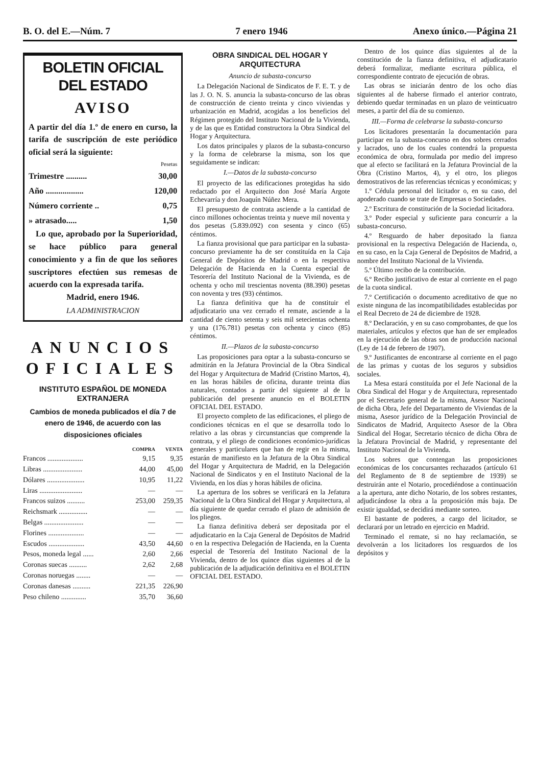B. O. del E.—Núm. 7 7 enero 1946 Anexo único.—Página 21
BOLETIN OFICIAL DEL ESTADO
AVISO
A partir del día 1.º de enero en curso, la tarifa de suscripción de este periódico oficial será la siguiente:
| | Pesetas |
| --- | --- |
| Trimestre .......... | 30,00 |
| Año .................. | 120,00 |
| Número corriente .. | 0,75 |
| » atrasado..... | 1,50 |
Lo que, aprobado por la Superioridad, se hace público para general conocimiento y a fin de que los señores suscriptores efectúen sus remesas de acuerdo con la expresada tarifa.
Madrid, enero 1946.
LA ADMINISTRACION
ANUNCIOS OFICIALES
INSTITUTO ESPAÑOL DE MONEDA EXTRANJERA
Cambios de moneda publicados el día 7 de enero de 1946, de acuerdo con las disposiciones oficiales
| | COMPRA | VENTA |
| --- | --- | --- |
| Francos .................... | 9,15 | 9,35 |
| Libras ...................... | 44,00 | 45,00 |
| Dólares ..................... | 10,95 | 11,22 |
| Liras ........................ | — | — |
| Francos suizos .......... | 253,00 | 259,35 |
| Reichsmark ................ | — | — |
| Belgas ...................... | — | — |
| Florines .................... | — | — |
| Escudos .................... | 43,50 | 44,60 |
| Pesos, moneda legal ...... | 2,60 | 2,66 |
| Coronas suecas .......... | 2,62 | 2,68 |
| Coronas noruegas ........ | — | — |
| Coronas danesas .......... | 221,35 | 226,90 |
| Peso chileno .............. | 35,70 | 36,60 |
OBRA SINDICAL DEL HOGAR Y ARQUITECTURA
Anuncio de subasta-concurso
La Delegación Nacional de Sindicatos de F. E. T. y de las J. O. N. S. anuncia la subasta-concurso de las obras de construcción de ciento treinta y cinco viviendas y urbanización en Madrid, acogidas a los beneficios del Régimen protegido del Instituto Nacional de la Vivienda, y de las que es Entidad constructora la Obra Sindical del Hogar y Arquitectura.
Los datos principales y plazos de la subasta-concurso y la forma de celebrarse la misma, son los que seguidamente se indican:
I.—Datos de la subasta-concurso
El proyecto de las edificaciones protegidas ha sido redactado por el Arquitecto don José María Argote Echevarría y don Joaquín Núñez Mera.
El presupuesto de contrata asciende a la cantidad de cinco millones ochocientas treinta y nueve mil noventa y dos pesetas (5.839.092) con sesenta y cinco (65) céntimos.
La fianza provisional que para participar en la subasta-concurso previamente ha de ser constituída en la Caja General de Depósitos de Madrid o en la respectiva Delegación de Hacienda en la Cuenta especial de Tesorería del Instituto Nacional de la Vivienda, es de ochenta y ocho mil trescientas noventa (88.390) pesetas con noventa y tres (93) céntimos.
La fianza definitiva que ha de constituir el adjudicatario una vez cerrado el remate, asciende a la cantidad de ciento setenta y seis mil setecientas ochenta y una (176.781) pesetas con ochenta y cinco (85) céntimos.
II.—Plazos de la subasta-concurso
Las proposiciones para optar a la subasta-concurso se admitirán en la Jefatura Provincial de la Obra Sindical del Hogar y Arquitectura de Madrid (Cristino Martos, 4), en las horas hábiles de oficina, durante treinta días naturales, contados a partir del siguiente al de la publicación del presente anuncio en el BOLETIN OFICIAL DEL ESTADO.
El proyecto completo de las edificaciones, el pliego de condiciones técnicas en el que se desarrolla todo lo relativo a las obras y circunstancias que comprende la contrata, y el pliego de condiciones económico-jurídicas generales y particulares que han de regir en la misma, estarán de manifiesto en la Jefatura de la Obra Sindical del Hogar y Arquitectura de Madrid, en la Delegación Nacional de Sindicatos y en el Instituto Nacional de la Vivienda, en los días y horas hábiles de oficina.
La apertura de los sobres se verificará en la Jefatura Nacional de la Obra Sindical del Hogar y Arquitectura, al día siguiente de quedar cerrado el plazo de admisión de los pliegos.
La fianza definitiva deberá ser depositada por el adjudicatario en la Caja General de Depósitos de Madrid o en la respectiva Delegación de Hacienda, en la Cuenta especial de Tesorería del Instituto Nacional de la Vivienda, dentro de los quince días siguientes al de la publicación de la adjudicación definitiva en el BOLETIN OFICIAL DEL ESTADO.
Dentro de los quince días siguientes al de la constitución de la fianza definitiva, el adjudicatario deberá formalizar, mediante escritura pública, el correspondiente contrato de ejecución de obras.
Las obras se iniciarán dentro de los ocho días siguientes al de haberse firmado el anterior contrato, debiendo quedar terminadas en un plazo de veinticuatro meses, a partir del día de su comienzo.
III.—Forma de celebrarse la subasta-concurso
Los licitadores presentarán la documentación para participar en la subasta-concurso en dos sobres cerrados y lacrados, uno de los cuales contendrá la propuesta económica de obra, formulada por medio del impreso que al efecto se facilitará en la Jefatura Provincial de la Obra (Cristino Martos, 4), y el otro, los pliegos demostrativos de las referencias técnicas y económicas; y
1.º Cédula personal del licitador o, en su caso, del apoderado cuando se trate de Empresas o Sociedades.
2.º Escritura de constitución de la Sociedad licitadora.
3.º Poder especial y suficiente para concurrir a la subasta-concurso.
4.º Resguardo de haber depositado la fianza provisional en la respectiva Delegación de Hacienda, o, en su caso, en la Caja General de Depósitos de Madrid, a nombre del Instituto Nacional de la Vivienda.
5.º Último recibo de la contribución.
6.º Recibo justificativo de estar al corriente en el pago de la cuota sindical.
7.º Certificación o documento acreditativo de que no existe ninguna de las incompatibilidades establecidas por el Real Decreto de 24 de diciembre de 1928.
8.º Declaración, y en su caso comprobantes, de que los materiales, artículos y efectos que han de ser empleados en la ejecución de las obras son de producción nacional (Ley de 14 de febrero de 1907).
9.º Justificantes de encontrarse al corriente en el pago de las primas y cuotas de los seguros y subsidios sociales.
La Mesa estará constituída por el Jefe Nacional de la Obra Sindical del Hogar y de Arquitectura, representado por el Secretario general de la misma, Asesor Nacional de dicha Obra, Jefe del Departamento de Viviendas de la misma, Asesor jurídico de la Delegación Provincial de Sindicatos de Madrid, Arquitecto Asesor de la Obra Sindical del Hogar, Secretario técnico de dicha Obra de la Jefatura Provincial de Madrid, y representante del Instituto Nacional de la Vivienda.
Los sobres que contengan las proposiciones económicas de los concursantes rechazados (artículo 61 del Reglamento de 8 de septiembre de 1939) se destruirán ante el Notario, procediéndose a continuación a la apertura, ante dicho Notario, de los sobres restantes, adjudicándose la obra a la proposición más baja. De existir igualdad, se decidirá mediante sorteo.
El bastante de poderes, a cargo del licitador, se declarará por un letrado en ejercicio en Madrid.
Terminado el remate, si no hay reclamación, se devolverán a los licitadores los resguardos de los depósitos y